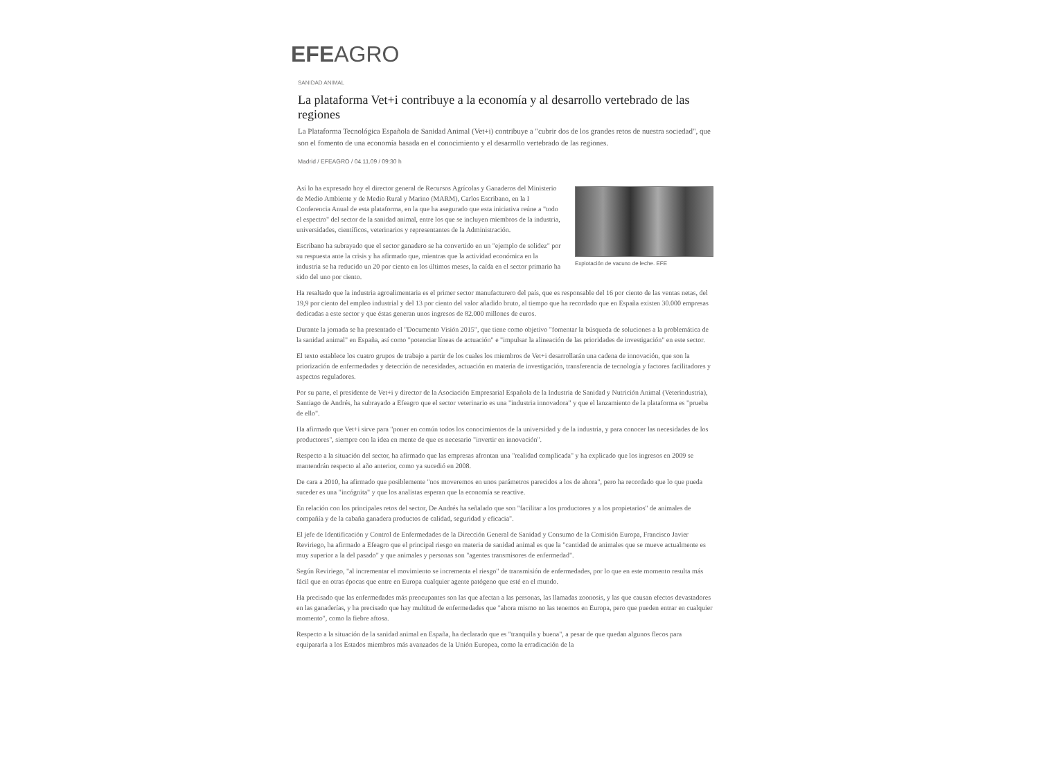EFEAGRO
SANIDAD ANIMAL
La plataforma Vet+i contribuye a la economía y al desarrollo vertebrado de las regiones
La Plataforma Tecnológica Española de Sanidad Animal (Vet+i) contribuye a "cubrir dos de los grandes retos de nuestra sociedad", que son el fomento de una economía basada en el conocimiento y el desarrollo vertebrado de las regiones.
Madrid / EFEAGRO / 04.11.09 / 09:30 h
Explotación de vacuno de leche. EFE
Así lo ha expresado hoy el director general de Recursos Agrícolas y Ganaderos del Ministerio de Medio Ambiente y de Medio Rural y Marino (MARM), Carlos Escribano, en la I Conferencia Anual de esta plataforma, en la que ha asegurado que esta iniciativa reúne a "todo el espectro" del sector de la sanidad animal, entre los que se incluyen miembros de la industria, universidades, científicos, veterinarios y representantes de la Administración.
Escribano ha subrayado que el sector ganadero se ha convertido en un "ejemplo de solidez" por su respuesta ante la crisis y ha afirmado que, mientras que la actividad económica en la industria se ha reducido un 20 por ciento en los últimos meses, la caída en el sector primario ha sido del uno por ciento.
Ha resaltado que la industria agroalimentaria es el primer sector manufacturero del país, que es responsable del 16 por ciento de las ventas netas, del 19,9 por ciento del empleo industrial y del 13 por ciento del valor añadido bruto, al tiempo que ha recordado que en España existen 30.000 empresas dedicadas a este sector y que éstas generan unos ingresos de 82.000 millones de euros.
Durante la jornada se ha presentado el "Documento Visión 2015", que tiene como objetivo "fomentar la búsqueda de soluciones a la problemática de la sanidad animal" en España, así como "potenciar líneas de actuación" e "impulsar la alineación de las prioridades de investigación" en este sector.
El texto establece los cuatro grupos de trabajo a partir de los cuales los miembros de Vet+i desarrollarán una cadena de innovación, que son la priorización de enfermedades y detección de necesidades, actuación en materia de investigación, transferencia de tecnología y factores facilitadores y aspectos reguladores.
Por su parte, el presidente de Vet+i y director de la Asociación Empresarial Española de la Industria de Sanidad y Nutrición Animal (Veterindustria), Santiago de Andrés, ha subrayado a Efeagro que el sector veterinario es una "industria innovadora" y que el lanzamiento de la plataforma es "prueba de ello".
Ha afirmado que Vet+i sirve para "poner en común todos los conocimientos de la universidad y de la industria, y para conocer las necesidades de los productores", siempre con la idea en mente de que es necesario "invertir en innovación".
Respecto a la situación del sector, ha afirmado que las empresas afrontan una "realidad complicada" y ha explicado que los ingresos en 2009 se mantendrán respecto al año anterior, como ya sucedió en 2008.
De cara a 2010, ha afirmado que posiblemente "nos moveremos en unos parámetros parecidos a los de ahora", pero ha recordado que lo que pueda suceder es una "incógnita" y que los analistas esperan que la economía se reactive.
En relación con los principales retos del sector, De Andrés ha señalado que son "facilitar a los productores y a los propietarios" de animales de compañía y de la cabaña ganadera productos de calidad, seguridad y eficacia".
El jefe de Identificación y Control de Enfermedades de la Dirección General de Sanidad y Consumo de la Comisión Europa, Francisco Javier Reviriego, ha afirmado a Efeagro que el principal riesgo en materia de sanidad animal es que la "cantidad de animales que se mueve actualmente es muy superior a la del pasado" y que animales y personas son "agentes transmisores de enfermedad".
Según Reviriego, "al incrementar el movimiento se incrementa el riesgo" de transmisión de enfermedades, por lo que en este momento resulta más fácil que en otras épocas que entre en Europa cualquier agente patógeno que esté en el mundo.
Ha precisado que las enfermedades más preocupantes son las que afectan a las personas, las llamadas zoonosis, y las que causan efectos devastadores en las ganaderías, y ha precisado que hay multitud de enfermedades que "ahora mismo no las tenemos en Europa, pero que pueden entrar en cualquier momento", como la fiebre aftosa.
Respecto a la situación de la sanidad animal en España, ha declarado que es "tranquila y buena", a pesar de que quedan algunos flecos para equipararla a los Estados miembros más avanzados de la Unión Europea, como la erradicación de la